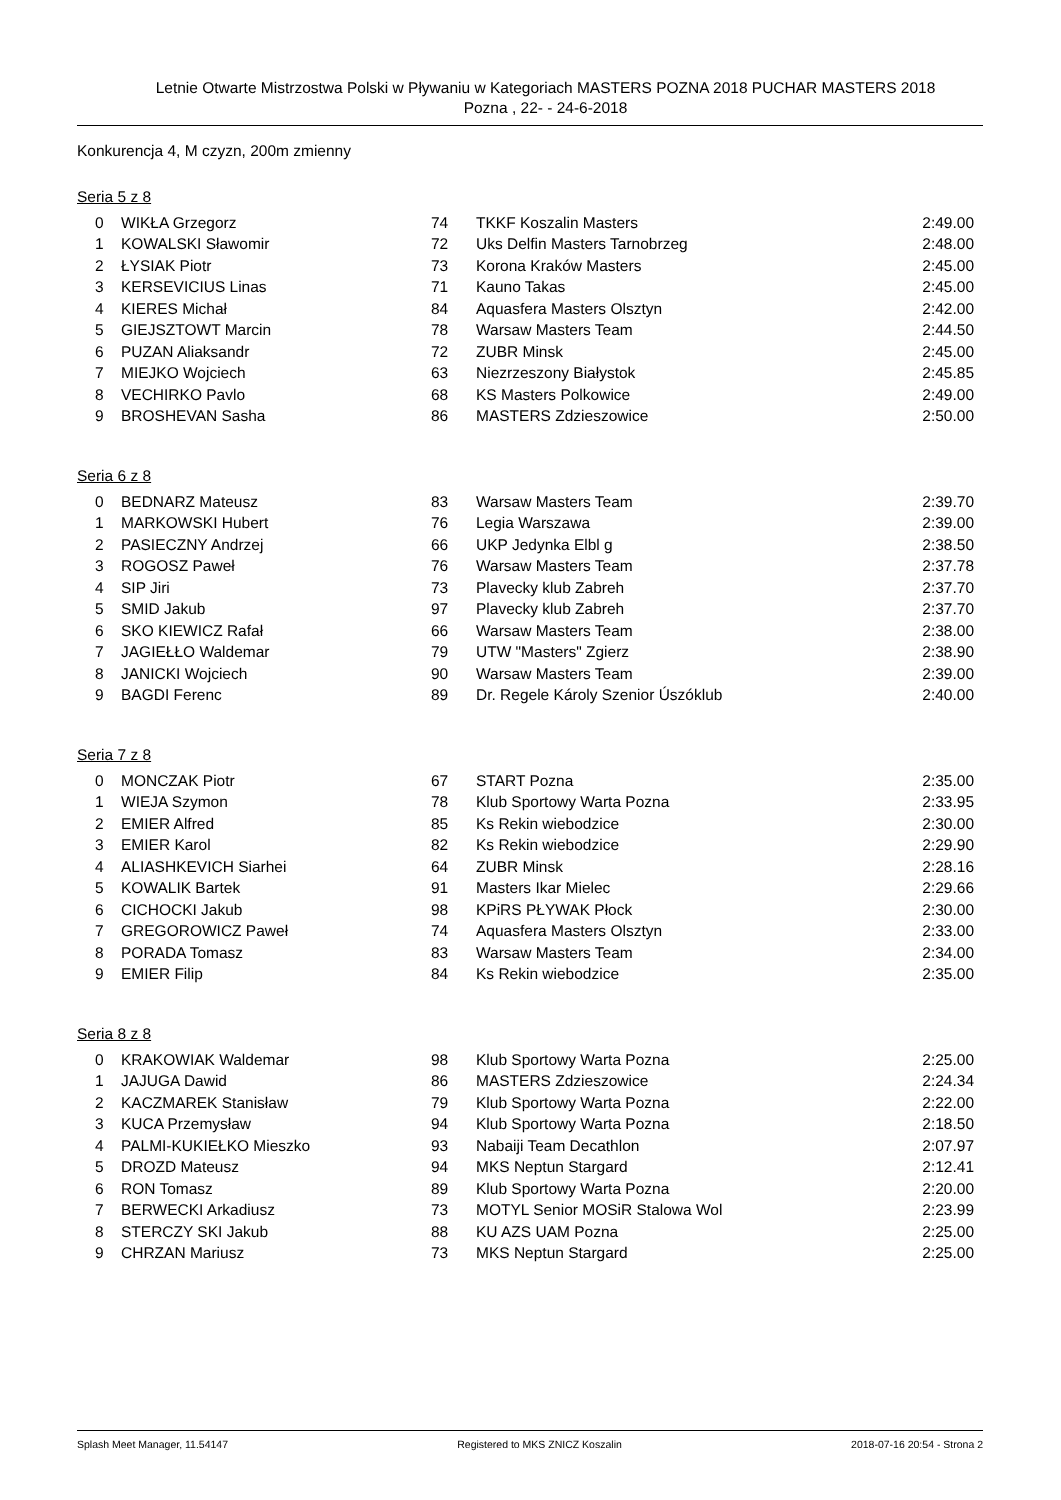Letnie Otwarte Mistrzostwa Polski w Pływaniu w Kategoriach MASTERS POZNA 2018 PUCHAR MASTERS 2018
Pozna , 22- - 24-6-2018
Konkurencja 4, M czyzn, 200m zmienny
Seria 5 z 8
| 0 | WIKŁA Grzegorz | 74 | TKKF Koszalin Masters | 2:49.00 |
| 1 | KOWALSKI Sławomir | 72 | Uks Delfin Masters Tarnobrzeg | 2:48.00 |
| 2 | ŁYSIAK Piotr | 73 | Korona Kraków Masters | 2:45.00 |
| 3 | KERSEVICIUS Linas | 71 | Kauno Takas | 2:45.00 |
| 4 | KIERES Michał | 84 | Aquasfera Masters Olsztyn | 2:42.00 |
| 5 | GIEJSZTOWT Marcin | 78 | Warsaw Masters Team | 2:44.50 |
| 6 | PUZAN Aliaksandr | 72 | ZUBR Minsk | 2:45.00 |
| 7 | MIEJKO Wojciech | 63 | Niezrzeszony Białystok | 2:45.85 |
| 8 | VECHIRKO Pavlo | 68 | KS Masters Polkowice | 2:49.00 |
| 9 | BROSHEVAN Sasha | 86 | MASTERS Zdzieszowice | 2:50.00 |
Seria 6 z 8
| 0 | BEDNARZ Mateusz | 83 | Warsaw Masters Team | 2:39.70 |
| 1 | MARKOWSKI Hubert | 76 | Legia Warszawa | 2:39.00 |
| 2 | PASIECZNY Andrzej | 66 | UKP Jedynka Elbl g | 2:38.50 |
| 3 | ROGOSZ Paweł | 76 | Warsaw Masters Team | 2:37.78 |
| 4 | SIP Jiri | 73 | Plavecky klub Zabreh | 2:37.70 |
| 5 | SMID Jakub | 97 | Plavecky klub Zabreh | 2:37.70 |
| 6 | SKO KIEWICZ Rafał | 66 | Warsaw Masters Team | 2:38.00 |
| 7 | JAGIEŁŁO Waldemar | 79 | UTW "Masters" Zgierz | 2:38.90 |
| 8 | JANICKI Wojciech | 90 | Warsaw Masters Team | 2:39.00 |
| 9 | BAGDI Ferenc | 89 | Dr. Regele Károly Szenior Úszóklub | 2:40.00 |
Seria 7 z 8
| 0 | MONCZAK Piotr | 67 | START Pozna | 2:35.00 |
| 1 | WIEJA Szymon | 78 | Klub Sportowy Warta Pozna | 2:33.95 |
| 2 | EMIER Alfred | 85 | Ks Rekin wiebodzice | 2:30.00 |
| 3 | EMIER Karol | 82 | Ks Rekin wiebodzice | 2:29.90 |
| 4 | ALIASHKEVICH Siarhei | 64 | ZUBR Minsk | 2:28.16 |
| 5 | KOWALIK Bartek | 91 | Masters Ikar Mielec | 2:29.66 |
| 6 | CICHOCKI Jakub | 98 | KPiRS PŁYWAK Płock | 2:30.00 |
| 7 | GREGOROWICZ Paweł | 74 | Aquasfera Masters Olsztyn | 2:33.00 |
| 8 | PORADA Tomasz | 83 | Warsaw Masters Team | 2:34.00 |
| 9 | EMIER Filip | 84 | Ks Rekin wiebodzice | 2:35.00 |
Seria 8 z 8
| 0 | KRAKOWIAK Waldemar | 98 | Klub Sportowy Warta Pozna | 2:25.00 |
| 1 | JAJUGA Dawid | 86 | MASTERS Zdzieszowice | 2:24.34 |
| 2 | KACZMAREK Stanisław | 79 | Klub Sportowy Warta Pozna | 2:22.00 |
| 3 | KUCA Przemysław | 94 | Klub Sportowy Warta Pozna | 2:18.50 |
| 4 | PALMI-KUKIEŁKO Mieszko | 93 | Nabaiji Team Decathlon | 2:07.97 |
| 5 | DROZD Mateusz | 94 | MKS Neptun Stargard | 2:12.41 |
| 6 | RON Tomasz | 89 | Klub Sportowy Warta Pozna | 2:20.00 |
| 7 | BERWECKI Arkadiusz | 73 | MOTYL Senior MOSiR Stalowa Wol | 2:23.99 |
| 8 | STERCZY SKI Jakub | 88 | KU AZS UAM Pozna | 2:25.00 |
| 9 | CHRZAN Mariusz | 73 | MKS Neptun Stargard | 2:25.00 |
Splash Meet Manager, 11.54147 Registered to MKS ZNICZ Koszalin 2018-07-16 20:54 - Strona 2